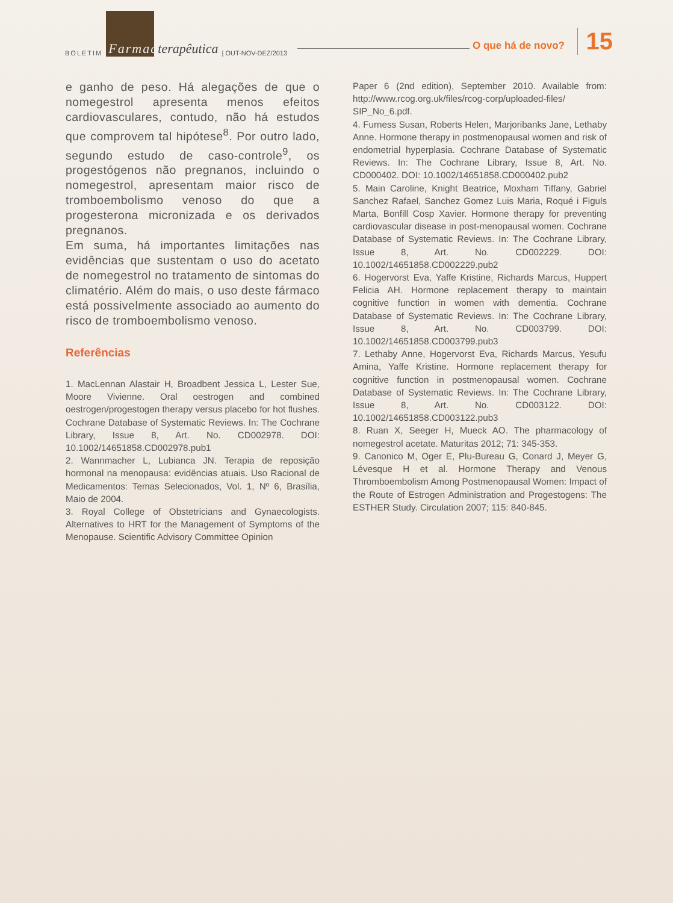BOLETIM Farmaco terapêutica | OUT-NOV-DEZ/2013
O que há de novo? 15
e ganho de peso. Há alegações de que o nomegestrol apresenta menos efeitos cardiovasculares, contudo, não há estudos que comprovem tal hipótese<sup>8</sup>. Por outro lado, segundo estudo de caso-controle<sup>9</sup>, os progestógenos não pregnanos, incluindo o nomegestrol, apresentam maior risco de tromboembolismo venoso do que a progesterona micronizada e os derivados pregnanos.
Em suma, há importantes limitações nas evidências que sustentam o uso do acetato de nomegestrol no tratamento de sintomas do climatério. Além do mais, o uso deste fármaco está possivelmente associado ao aumento do risco de tromboembolismo venoso.
Referências
1. MacLennan Alastair H, Broadbent Jessica L, Lester Sue, Moore Vivienne. Oral oestrogen and combined oestrogen/progestogen therapy versus placebo for hot flushes. Cochrane Database of Systematic Reviews. In: The Cochrane Library, Issue 8, Art. No. CD002978. DOI: 10.1002/14651858.CD002978.pub1
2. Wannmacher L, Lubianca JN. Terapia de reposição hormonal na menopausa: evidências atuais. Uso Racional de Medicamentos: Temas Selecionados, Vol. 1, Nº 6, Brasília, Maio de 2004.
3. Royal College of Obstetricians and Gynaecologists. Alternatives to HRT for the Management of Symptoms of the Menopause. Scientific Advisory Committee Opinion
Paper 6 (2nd edition), September 2010. Available from: http://www.rcog.org.uk/files/rcog-corp/uploaded-files/ SIP_No_6.pdf.
4. Furness Susan, Roberts Helen, Marjoribanks Jane, Lethaby Anne. Hormone therapy in postmenopausal women and risk of endometrial hyperplasia. Cochrane Database of Systematic Reviews. In: The Cochrane Library, Issue 8, Art. No. CD000402. DOI: 10.1002/14651858.CD000402.pub2
5. Main Caroline, Knight Beatrice, Moxham Tiffany, Gabriel Sanchez Rafael, Sanchez Gomez Luis Maria, Roqué i Figuls Marta, Bonfill Cosp Xavier. Hormone therapy for preventing cardiovascular disease in post-menopausal women. Cochrane Database of Systematic Reviews. In: The Cochrane Library, Issue 8, Art. No. CD002229. DOI: 10.1002/14651858.CD002229.pub2
6. Hogervorst Eva, Yaffe Kristine, Richards Marcus, Huppert Felicia AH. Hormone replacement therapy to maintain cognitive function in women with dementia. Cochrane Database of Systematic Reviews. In: The Cochrane Library, Issue 8, Art. No. CD003799. DOI: 10.1002/14651858.CD003799.pub3
7. Lethaby Anne, Hogervorst Eva, Richards Marcus, Yesufu Amina, Yaffe Kristine. Hormone replacement therapy for cognitive function in postmenopausal women. Cochrane Database of Systematic Reviews. In: The Cochrane Library, Issue 8, Art. No. CD003122. DOI: 10.1002/14651858.CD003122.pub3
8. Ruan X, Seeger H, Mueck AO. The pharmacology of nomegestrol acetate. Maturitas 2012; 71: 345-353.
9. Canonico M, Oger E, Plu-Bureau G, Conard J, Meyer G, Lévesque H et al. Hormone Therapy and Venous Thromboembolism Among Postmenopausal Women: Impact of the Route of Estrogen Administration and Progestogens: The ESTHER Study. Circulation 2007; 115: 840-845.